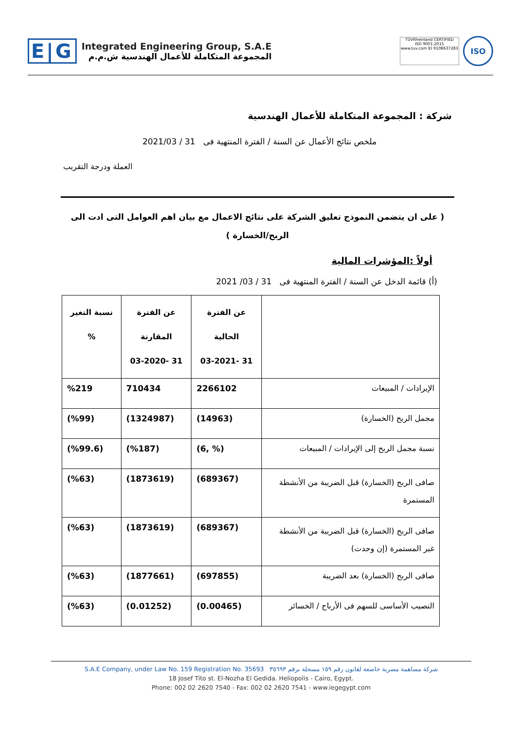E|G
Integrated Engineering Group, S.A.E
المجموعة المتكاملة للأعمال الهندسية ش.م.م
TÜVRheinland CERTIFIED
ISO 9001:2015
www.tuv.com ID 9108637283
ISO
شركة : المجموعة المتكاملة للأعمال الهندسية
ملخص نتائج الأعمال عن السنة / الفترة المنتهية فى 31 / 2021/03
العملة ودرجة التقريب
( على ان يتضمن النموذج تعليق الشركة على نتائج الاعمال مع بيان اهم العوامل التى ادت الى
الربح/الخسارة )
أولاً :المؤشرات المالية
(أ) قائمة الدخل عن السنة / الفترة المنتهية فى 31 / 03/ 2021
| | عن الفترة الحالية 31 -03-2021 | عن الفترة المقارنة 31 -03-2020 | نسبة التغير % |
| الإيرادات / المبيعات | 2266102 | 710434 | %219 |
| مجمل الربح (الخسارة) | (14963) | (1324987) | (%99) |
| نسبة مجمل الربح إلى الإيرادات / المبيعات | (% ,6) | (%187) | (%99.6) |
| صافى الربح (الخسارة) قبل الضريبة من الأنشطة المستمرة | (689367) | (1873619) | (%63) |
| صافى الربح (الخسارة) قبل الضريبة من الأنشطة غير المستمرة (إن وجدت) | (689367) | (1873619) | (%63) |
| صافى الربح (الخسارة) بعد الضريبة | (697855) | (1877661) | (%63) |
| النصيب الأساسى للسهم فى الأرباح / الخسائر | (0.00465) | (0.01252) | (%63) |
S.A.E Company, under Law No. 159 Registration No. 35693 شركة مساهمة مصرية خاضعة لقانون رقم ١٥٩ مسجلة برقم ٣٥٦٩٣
18 Josef Tito st. El-Nozha El Gedida. Heliopolis - Cairo, Egypt.
Phone: 002 02 2620 7540 - Fax: 002 02 2620 7541 - www.iegegypt.com